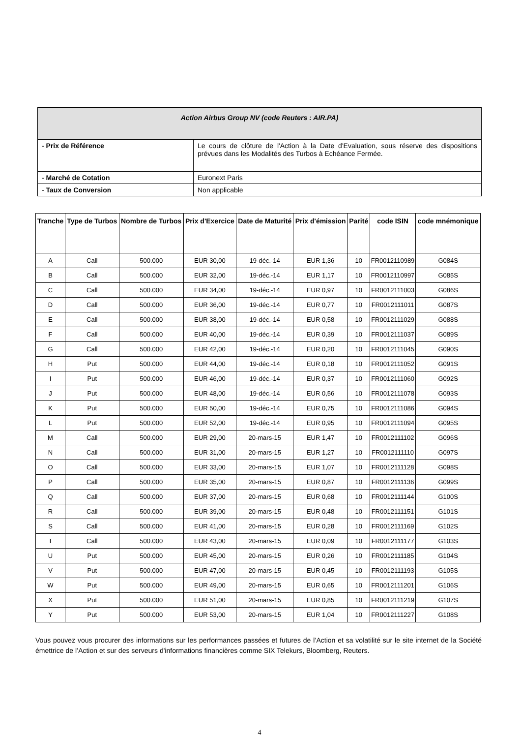| Action Airbus Group NV (code Reuters : AIR.PA) | |
| - Prix de Référence | Le cours de clôture de l'Action à la Date d'Evaluation, sous réserve des dispositions prévues dans les Modalités des Turbos à Echéance Fermée. |
| - Marché de Cotation | Euronext Paris |
| - Taux de Conversion | Non applicable |
| Tranche | Type de Turbos | Nombre de Turbos | Prix d'Exercice | Date de Maturité | Prix d'émission | Parité | code ISIN | code mnémonique |
| --- | --- | --- | --- | --- | --- | --- | --- | --- |
| A | Call | 500.000 | EUR 30,00 | 19-déc.-14 | EUR 1,36 | 10 | FR0012110989 | G084S |
| B | Call | 500.000 | EUR 32,00 | 19-déc.-14 | EUR 1,17 | 10 | FR0012110997 | G085S |
| C | Call | 500.000 | EUR 34,00 | 19-déc.-14 | EUR 0,97 | 10 | FR0012111003 | G086S |
| D | Call | 500.000 | EUR 36,00 | 19-déc.-14 | EUR 0,77 | 10 | FR0012111011 | G087S |
| E | Call | 500.000 | EUR 38,00 | 19-déc.-14 | EUR 0,58 | 10 | FR0012111029 | G088S |
| F | Call | 500.000 | EUR 40,00 | 19-déc.-14 | EUR 0,39 | 10 | FR0012111037 | G089S |
| G | Call | 500.000 | EUR 42,00 | 19-déc.-14 | EUR 0,20 | 10 | FR0012111045 | G090S |
| H | Put | 500.000 | EUR 44,00 | 19-déc.-14 | EUR 0,18 | 10 | FR0012111052 | G091S |
| I | Put | 500.000 | EUR 46,00 | 19-déc.-14 | EUR 0,37 | 10 | FR0012111060 | G092S |
| J | Put | 500.000 | EUR 48,00 | 19-déc.-14 | EUR 0,56 | 10 | FR0012111078 | G093S |
| K | Put | 500.000 | EUR 50,00 | 19-déc.-14 | EUR 0,75 | 10 | FR0012111086 | G094S |
| L | Put | 500.000 | EUR 52,00 | 19-déc.-14 | EUR 0,95 | 10 | FR0012111094 | G095S |
| M | Call | 500.000 | EUR 29,00 | 20-mars-15 | EUR 1,47 | 10 | FR0012111102 | G096S |
| N | Call | 500.000 | EUR 31,00 | 20-mars-15 | EUR 1,27 | 10 | FR0012111110 | G097S |
| O | Call | 500.000 | EUR 33,00 | 20-mars-15 | EUR 1,07 | 10 | FR0012111128 | G098S |
| P | Call | 500.000 | EUR 35,00 | 20-mars-15 | EUR 0,87 | 10 | FR0012111136 | G099S |
| Q | Call | 500.000 | EUR 37,00 | 20-mars-15 | EUR 0,68 | 10 | FR0012111144 | G100S |
| R | Call | 500.000 | EUR 39,00 | 20-mars-15 | EUR 0,48 | 10 | FR0012111151 | G101S |
| S | Call | 500.000 | EUR 41,00 | 20-mars-15 | EUR 0,28 | 10 | FR0012111169 | G102S |
| T | Call | 500.000 | EUR 43,00 | 20-mars-15 | EUR 0,09 | 10 | FR0012111177 | G103S |
| U | Put | 500.000 | EUR 45,00 | 20-mars-15 | EUR 0,26 | 10 | FR0012111185 | G104S |
| V | Put | 500.000 | EUR 47,00 | 20-mars-15 | EUR 0,45 | 10 | FR0012111193 | G105S |
| W | Put | 500.000 | EUR 49,00 | 20-mars-15 | EUR 0,65 | 10 | FR0012111201 | G106S |
| X | Put | 500.000 | EUR 51,00 | 20-mars-15 | EUR 0,85 | 10 | FR0012111219 | G107S |
| Y | Put | 500.000 | EUR 53,00 | 20-mars-15 | EUR 1,04 | 10 | FR0012111227 | G108S |
Vous pouvez vous procurer des informations sur les performances passées et futures de l’Action et sa volatilité sur le site internet de la Société émettrice de l’Action et sur des serveurs d'informations financières comme SIX Telekurs, Bloomberg, Reuters.
4